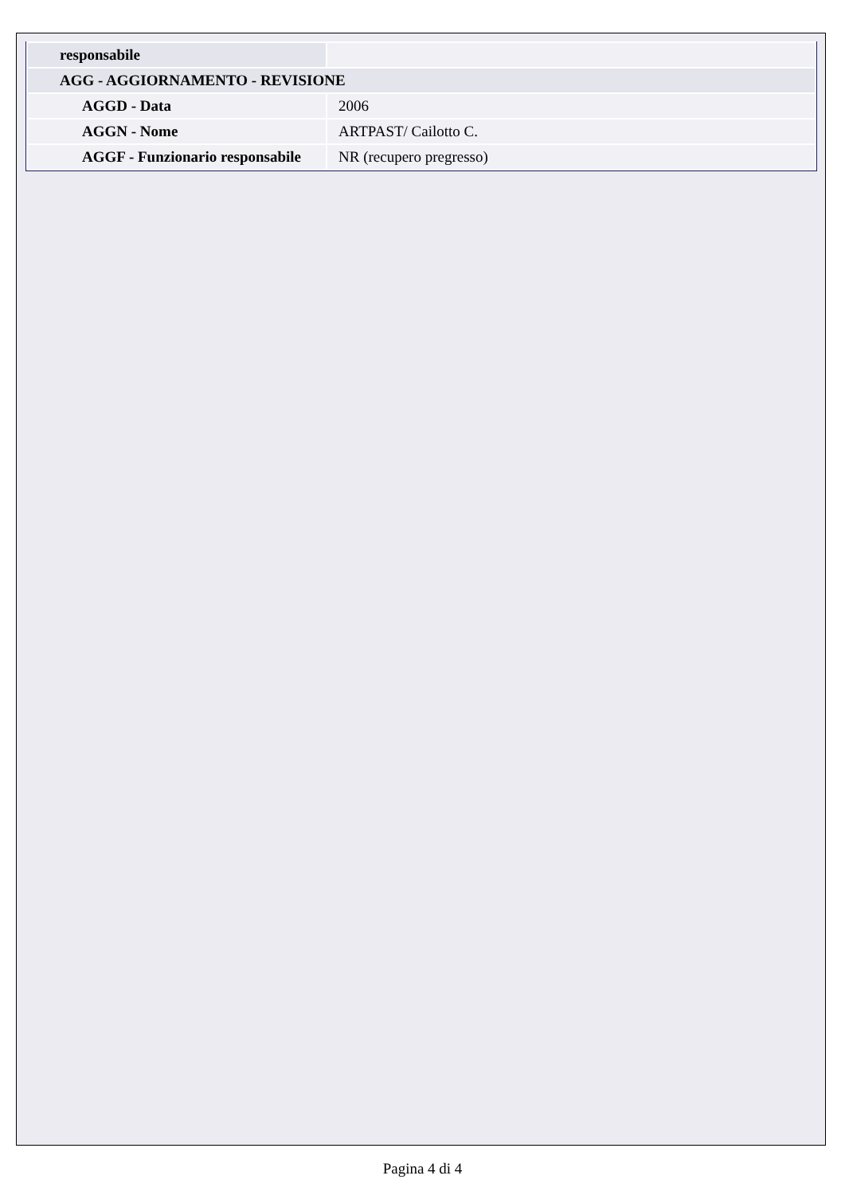| responsabile | |
| AGG - AGGIORNAMENTO - REVISIONE | |
| AGGD - Data | 2006 |
| AGGN - Nome | ARTPAST/ Cailotto C. |
| AGGF - Funzionario responsabile | NR (recupero pregresso) |
Pagina 4 di 4